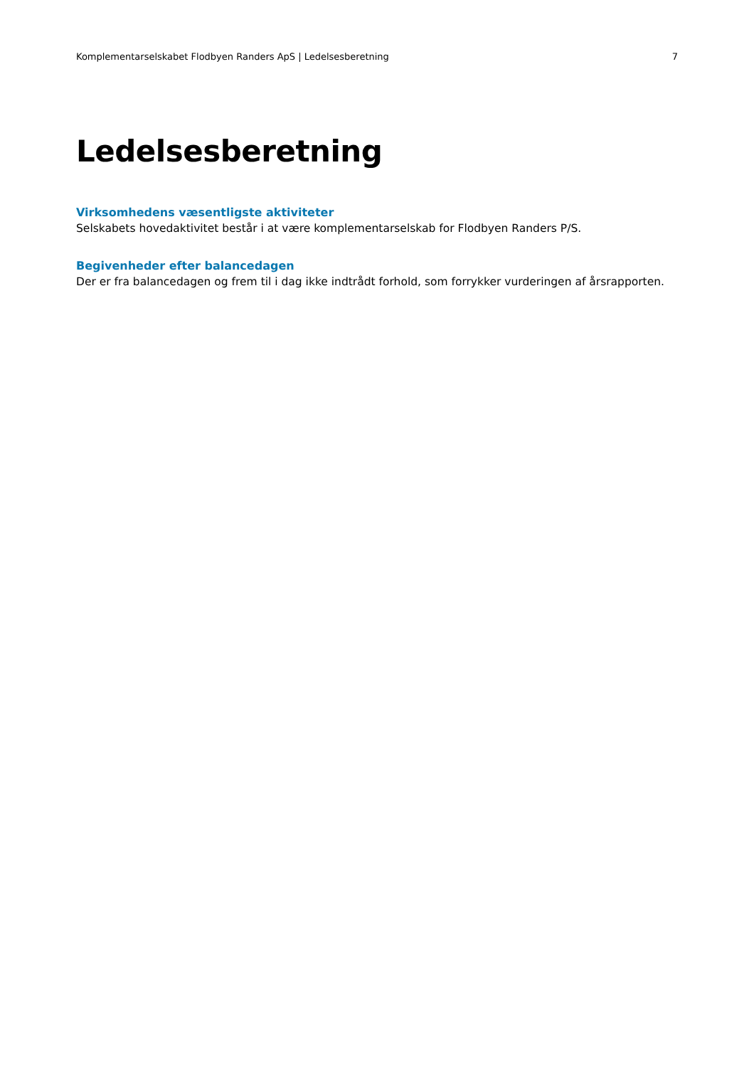Komplementarselskabet Flodbyen Randers ApS | Ledelsesberetning 7
Ledelsesberetning
Virksomhedens væsentligste aktiviteter
Selskabets hovedaktivitet består i at være komplementarselskab for Flodbyen Randers P/S.
Begivenheder efter balancedagen
Der er fra balancedagen og frem til i dag ikke indtrådt forhold, som forrykker vurderingen af årsrapporten.